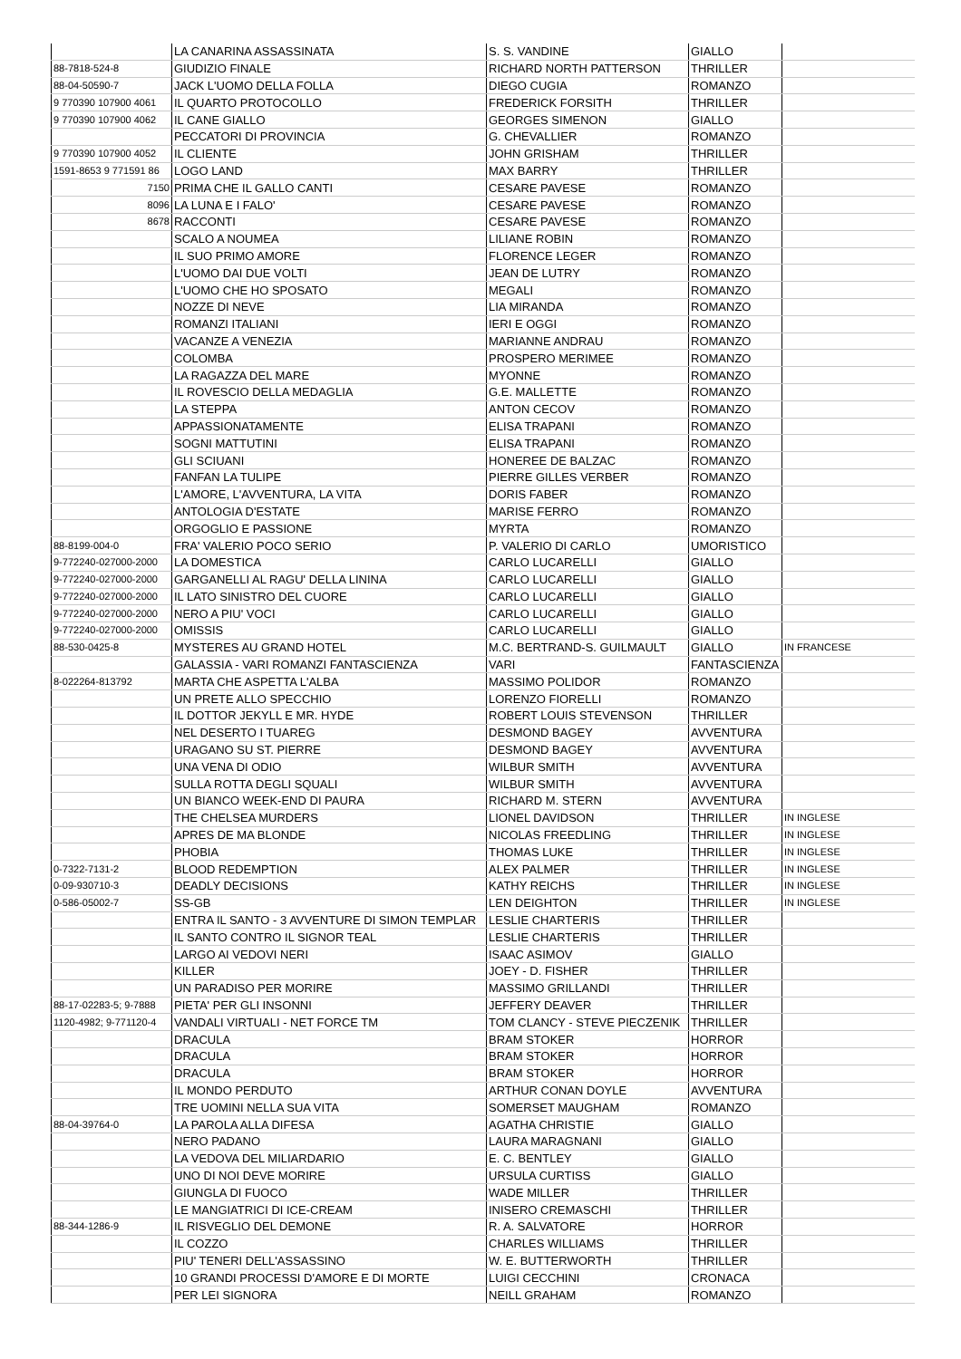| | LA CANARINA ASSASSINATA | S. S. VANDINE | GIALLO | |
| 88-7818-524-8 | GIUDIZIO FINALE | RICHARD NORTH PATTERSON | THRILLER | |
| 88-04-50590-7 | JACK L'UOMO DELLA FOLLA | DIEGO CUGIA | ROMANZO | |
| 9 770390 107900 4061 | IL QUARTO PROTOCOLLO | FREDERICK FORSITH | THRILLER | |
| 9 770390 107900 4062 | IL CANE GIALLO | GEORGES SIMENON | GIALLO | |
| | PECCATORI DI PROVINCIA | G. CHEVALLIER | ROMANZO | |
| 9 770390 107900 4052 | IL CLIENTE | JOHN GRISHAM | THRILLER | |
| 1591-8653 9 771591 86 | LOGO LAND | MAX BARRY | THRILLER | |
| 7150 | PRIMA CHE IL GALLO CANTI | CESARE PAVESE | ROMANZO | |
| 8096 | LA LUNA E I FALO' | CESARE PAVESE | ROMANZO | |
| 8678 | RACCONTI | CESARE PAVESE | ROMANZO | |
| | SCALO A NOUMEA | LILIANE ROBIN | ROMANZO | |
| | IL SUO PRIMO AMORE | FLORENCE LEGER | ROMANZO | |
| | L'UOMO DAI DUE VOLTI | JEAN DE LUTRY | ROMANZO | |
| | L'UOMO CHE HO SPOSATO | MEGALI | ROMANZO | |
| | NOZZE DI NEVE | LIA MIRANDA | ROMANZO | |
| | ROMANZI ITALIANI | IERI E OGGI | ROMANZO | |
| | VACANZE A VENEZIA | MARIANNE ANDRAU | ROMANZO | |
| | COLOMBA | PROSPERO MERIMEE | ROMANZO | |
| | LA RAGAZZA DEL MARE | MYONNE | ROMANZO | |
| | IL ROVESCIO DELLA MEDAGLIA | G.E. MALLETTE | ROMANZO | |
| | LA STEPPA | ANTON CECOV | ROMANZO | |
| | APPASSIONATAMENTE | ELISA TRAPANI | ROMANZO | |
| | SOGNI MATTUTINI | ELISA TRAPANI | ROMANZO | |
| | GLI SCIUANI | HONEREE DE BALZAC | ROMANZO | |
| | FANFAN LA TULIPE | PIERRE GILLES VERBER | ROMANZO | |
| | L'AMORE, L'AVVENTURA, LA VITA | DORIS FABER | ROMANZO | |
| | ANTOLOGIA D'ESTATE | MARISE FERRO | ROMANZO | |
| | ORGOGLIO E PASSIONE | MYRTA | ROMANZO | |
| 88-8199-004-0 | FRA' VALERIO POCO SERIO | P. VALERIO DI CARLO | UMORISTICO | |
| 9-772240-027000-2000 | LA DOMESTICA | CARLO LUCARELLI | GIALLO | |
| 9-772240-027000-2000 | GARGANELLI AL RAGU' DELLA LININA | CARLO LUCARELLI | GIALLO | |
| 9-772240-027000-2000 | IL LATO SINISTRO DEL CUORE | CARLO LUCARELLI | GIALLO | |
| 9-772240-027000-2000 | NERO A PIU' VOCI | CARLO LUCARELLI | GIALLO | |
| 9-772240-027000-2000 | OMISSIS | CARLO LUCARELLI | GIALLO | |
| 88-530-0425-8 | MYSTERES AU GRAND HOTEL | M.C. BERTRAND-S. GUILMAULT | GIALLO | IN FRANCESE |
| | GALASSIA - VARI ROMANZI FANTASCIENZA | VARI | FANTASCIENZA | |
| 8-022264-813792 | MARTA CHE ASPETTA L'ALBA | MASSIMO POLIDOR | ROMANZO | |
| | UN PRETE ALLO SPECCHIO | LORENZO FIORELLI | ROMANZO | |
| | IL DOTTOR JEKYLL E MR. HYDE | ROBERT LOUIS STEVENSON | THRILLER | |
| | NEL DESERTO I TUAREG | DESMOND BAGEY | AVVENTURA | |
| | URAGANO SU ST. PIERRE | DESMOND BAGEY | AVVENTURA | |
| | UNA VENA DI ODIO | WILBUR SMITH | AVVENTURA | |
| | SULLA ROTTA DEGLI SQUALI | WILBUR SMITH | AVVENTURA | |
| | UN BIANCO WEEK-END DI PAURA | RICHARD M. STERN | AVVENTURA | |
| | THE CHELSEA MURDERS | LIONEL DAVIDSON | THRILLER | IN INGLESE |
| | APRES DE MA BLONDE | NICOLAS FREEDLING | THRILLER | IN INGLESE |
| | PHOBIA | THOMAS LUKE | THRILLER | IN INGLESE |
| 0-7322-7131-2 | BLOOD REDEMPTION | ALEX PALMER | THRILLER | IN INGLESE |
| 0-09-930710-3 | DEADLY DECISIONS | KATHY REICHS | THRILLER | IN INGLESE |
| 0-586-05002-7 | SS-GB | LEN DEIGHTON | THRILLER | IN INGLESE |
| | ENTRA IL SANTO - 3 AVVENTURE DI SIMON TEMPLAR | LESLIE CHARTERIS | THRILLER | |
| | IL SANTO CONTRO IL SIGNOR TEAL | LESLIE CHARTERIS | THRILLER | |
| | LARGO AI VEDOVI NERI | ISAAC ASIMOV | GIALLO | |
| | KILLER | JOEY - D. FISHER | THRILLER | |
| | UN PARADISO PER MORIRE | MASSIMO GRILLANDI | THRILLER | |
| 88-17-02283-5; 9-7888 | PIETA' PER GLI INSONNI | JEFFERY DEAVER | THRILLER | |
| 1120-4982; 9-771120-4 | VANDALI VIRTUALI - NET FORCE TM | TOM CLANCY - STEVE PIECZENIK | THRILLER | |
| | DRACULA | BRAM STOKER | HORROR | |
| | DRACULA | BRAM STOKER | HORROR | |
| | DRACULA | BRAM STOKER | HORROR | |
| | IL MONDO PERDUTO | ARTHUR CONAN DOYLE | AVVENTURA | |
| | TRE UOMINI NELLA SUA VITA | SOMERSET MAUGHAM | ROMANZO | |
| 88-04-39764-0 | LA PAROLA ALLA DIFESA | AGATHA CHRISTIE | GIALLO | |
| | NERO PADANO | LAURA MARAGNANI | GIALLO | |
| | LA VEDOVA DEL MILIARDARIO | E. C. BENTLEY | GIALLO | |
| | UNO DI NOI DEVE MORIRE | URSULA CURTISS | GIALLO | |
| | GIUNGLA DI FUOCO | WADE MILLER | THRILLER | |
| | LE MANGIATRICI DI ICE-CREAM | INISERO CREMASCHI | THRILLER | |
| 88-344-1286-9 | IL RISVEGLIO DEL DEMONE | R. A. SALVATORE | HORROR | |
| | IL COZZO | CHARLES WILLIAMS | THRILLER | |
| | PIU' TENERI DELL'ASSASSINO | W. E. BUTTERWORTH | THRILLER | |
| | 10 GRANDI PROCESSI D'AMORE E DI MORTE | LUIGI CECCHINI | CRONACA | |
| | PER LEI SIGNORA | NEILL GRAHAM | ROMANZO | |